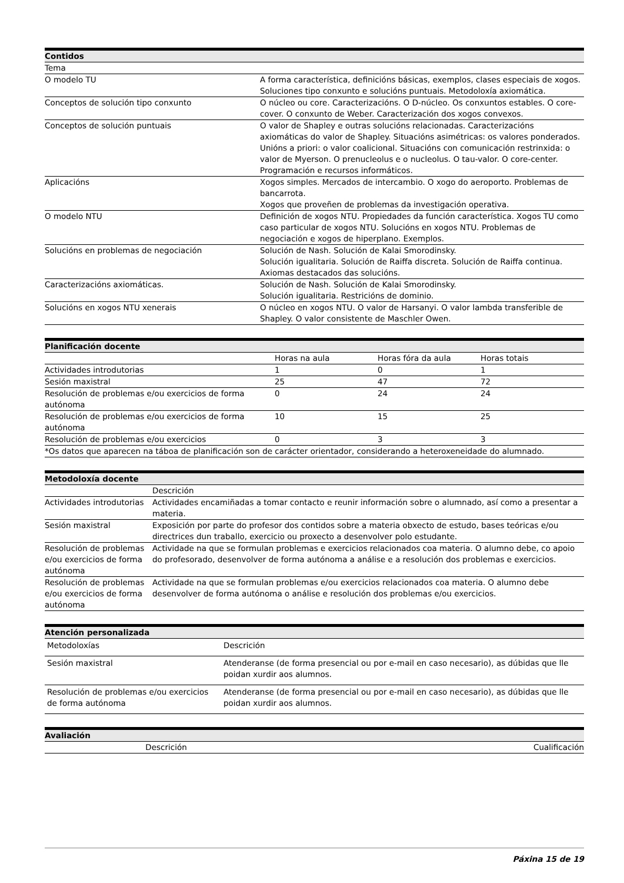| Contidos | |
| --- | --- |
| Tema | |
| O modelo TU | A forma característica, definicións básicas, exemplos, clases especiais de xogos. Soluciones tipo conxunto e solucións puntuais. Metodoloxía axiomática. |
| Conceptos de solución tipo conxunto | O núcleo ou core. Caracterizacións. O D-núcleo. Os conxuntos estables. O core-cover. O conxunto de Weber. Caracterización dos xogos convexos. |
| Conceptos de solución puntuais | O valor de Shapley e outras solucións relacionadas. Caracterizacións axiomáticas do valor de Shapley. Situacións asimétricas: os valores ponderados. Unións a priori: o valor coalicional. Situacións con comunicación restrinxida: o valor de Myerson. O prenucleolus e o nucleolus. O tau-valor. O core-center. Programación e recursos informáticos. |
| Aplicacións | Xogos simples. Mercados de intercambio. O xogo do aeroporto. Problemas de bancarrota. Xogos que proveñen de problemas da investigación operativa. |
| O modelo NTU | Definición de xogos NTU. Propiedades da función característica. Xogos TU como caso particular de xogos NTU. Solucións en xogos NTU. Problemas de negociación e xogos de hiperplano. Exemplos. |
| Solucións en problemas de negociación | Solución de Nash. Solución de Kalai Smorodinsky. Solución igualitaria. Solución de Raiffa discreta. Solución de Raiffa continua. Axiomas destacados das solucións. |
| Caracterizacións axiomáticas. | Solución de Nash. Solución de Kalai Smorodinsky. Solución igualitaria. Restricións de dominio. |
| Solucións en xogos NTU xenerais | O núcleo en xogos NTU. O valor de Harsanyi. O valor lambda transferible de Shapley. O valor consistente de Maschler Owen. |
| Planificación docente | | | |
| --- | --- | --- | --- |
| | Horas na aula | Horas fóra da aula | Horas totais |
| Actividades introdutorias | 1 | 0 | 1 |
| Sesión maxistral | 25 | 47 | 72 |
| Resolución de problemas e/ou exercicios de forma autónoma | 0 | 24 | 24 |
| Resolución de problemas e/ou exercicios de forma autónoma | 10 | 15 | 25 |
| Resolución de problemas e/ou exercicios | 0 | 3 | 3 |
| *Os datos que aparecen na táboa de planificación son de carácter orientador, considerando a heteroxeneidade do alumnado. | | | |
| Metodoloxía docente | |
| --- | --- |
| | Descrición |
| Actividades introdutorias | Actividades encamiñadas a tomar contacto e reunir información sobre o alumnado, así como a presentar a materia. |
| Sesión maxistral | Exposición por parte do profesor dos contidos sobre a materia obxecto de estudo, bases teóricas e/ou directrices dun traballo, exercicio ou proxecto a desenvolver polo estudante. |
| Resolución de problemas e/ou exercicios de forma autónoma | Actividade na que se formulan problemas e exercicios relacionados coa materia. O alumno debe, co apoio do profesorado, desenvolver de forma autónoma a análise e a resolución dos problemas e exercicios. |
| Resolución de problemas e/ou exercicios de forma autónoma | Actividade na que se formulan problemas e/ou exercicios relacionados coa materia. O alumno debe desenvolver de forma autónoma o análise e resolución dos problemas e/ou exercicios. |
| Atención personalizada | |
| --- | --- |
| Metodoloxías | Descrición |
| Sesión maxistral | Atenderanse (de forma presencial ou por e-mail en caso necesario), as dúbidas que lle poidan xurdir aos alumnos. |
| Resolución de problemas e/ou exercicios de forma autónoma | Atenderanse (de forma presencial ou por e-mail en caso necesario), as dúbidas que lle poidan xurdir aos alumnos. |
| Avaliación | |
| --- | --- |
| Descrición | Cualificación |
Páxina 15 de 19